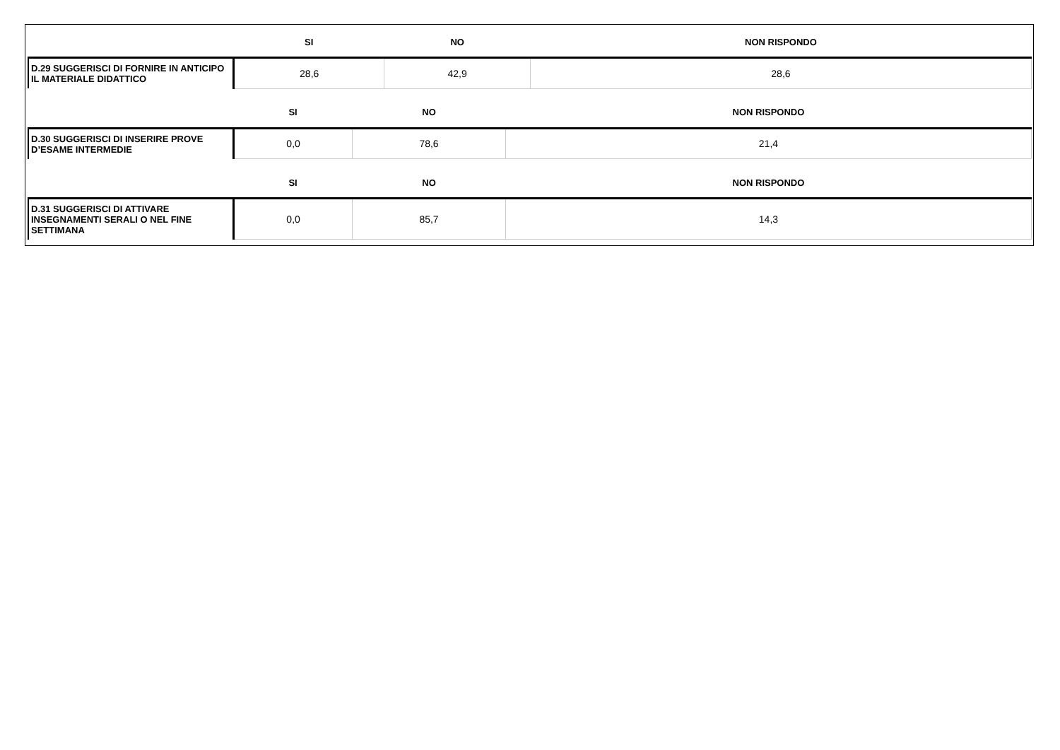| | SI | NO | NON RISPONDO |
| --- | --- | --- | --- |
| D.29 SUGGERISCI DI FORNIRE IN ANTICIPO IL MATERIALE DIDATTICO | 28,6 | 42,9 | 28,6 |
| | SI | NO | NON RISPONDO |
| --- | --- | --- | --- |
| D.30 SUGGERISCI DI INSERIRE PROVE D’ESAME INTERMEDIE | 0,0 | 78,6 | 21,4 |
| | SI | NO | NON RISPONDO |
| --- | --- | --- | --- |
| D.31 SUGGERISCI DI ATTIVARE INSEGNAMENTI SERALI O NEL FINE SETTIMANA | 0,0 | 85,7 | 14,3 |